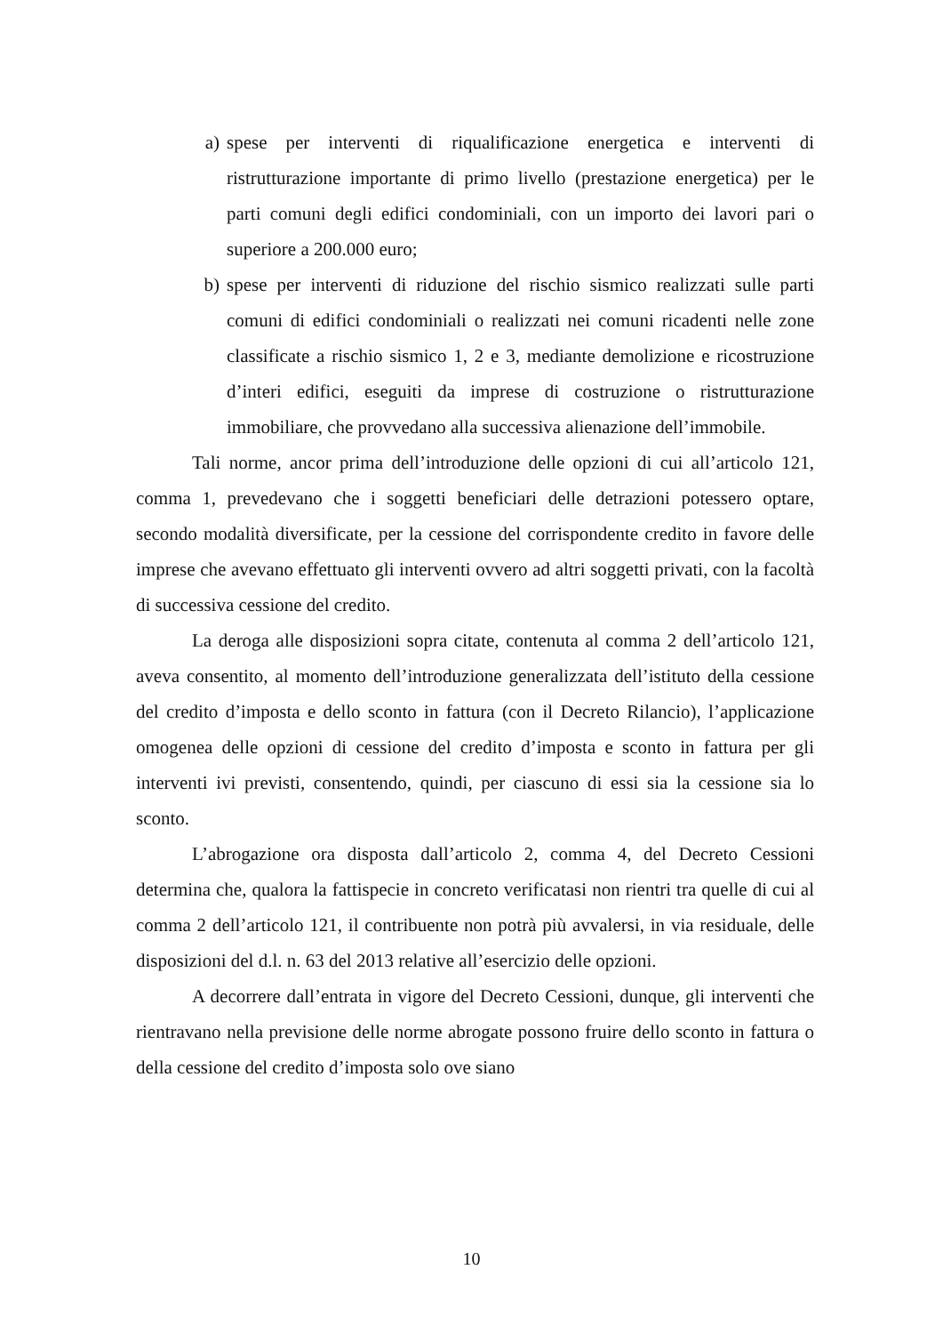a) spese per interventi di riqualificazione energetica e interventi di ristrutturazione importante di primo livello (prestazione energetica) per le parti comuni degli edifici condominiali, con un importo dei lavori pari o superiore a 200.000 euro;
b) spese per interventi di riduzione del rischio sismico realizzati sulle parti comuni di edifici condominiali o realizzati nei comuni ricadenti nelle zone classificate a rischio sismico 1, 2 e 3, mediante demolizione e ricostruzione d’interi edifici, eseguiti da imprese di costruzione o ristrutturazione immobiliare, che provvedano alla successiva alienazione dell’immobile.
Tali norme, ancor prima dell’introduzione delle opzioni di cui all’articolo 121, comma 1, prevedevano che i soggetti beneficiari delle detrazioni potessero optare, secondo modalità diversificate, per la cessione del corrispondente credito in favore delle imprese che avevano effettuato gli interventi ovvero ad altri soggetti privati, con la facoltà di successiva cessione del credito.
La deroga alle disposizioni sopra citate, contenuta al comma 2 dell’articolo 121, aveva consentito, al momento dell’introduzione generalizzata dell’istituto della cessione del credito d’imposta e dello sconto in fattura (con il Decreto Rilancio), l’applicazione omogenea delle opzioni di cessione del credito d’imposta e sconto in fattura per gli interventi ivi previsti, consentendo, quindi, per ciascuno di essi sia la cessione sia lo sconto.
L’abrogazione ora disposta dall’articolo 2, comma 4, del Decreto Cessioni determina che, qualora la fattispecie in concreto verificatasi non rientri tra quelle di cui al comma 2 dell’articolo 121, il contribuente non potrà più avvalersi, in via residuale, delle disposizioni del d.l. n. 63 del 2013 relative all’esercizio delle opzioni.
A decorrere dall’entrata in vigore del Decreto Cessioni, dunque, gli interventi che rientravano nella previsione delle norme abrogate possono fruire dello sconto in fattura o della cessione del credito d’imposta solo ove siano
10